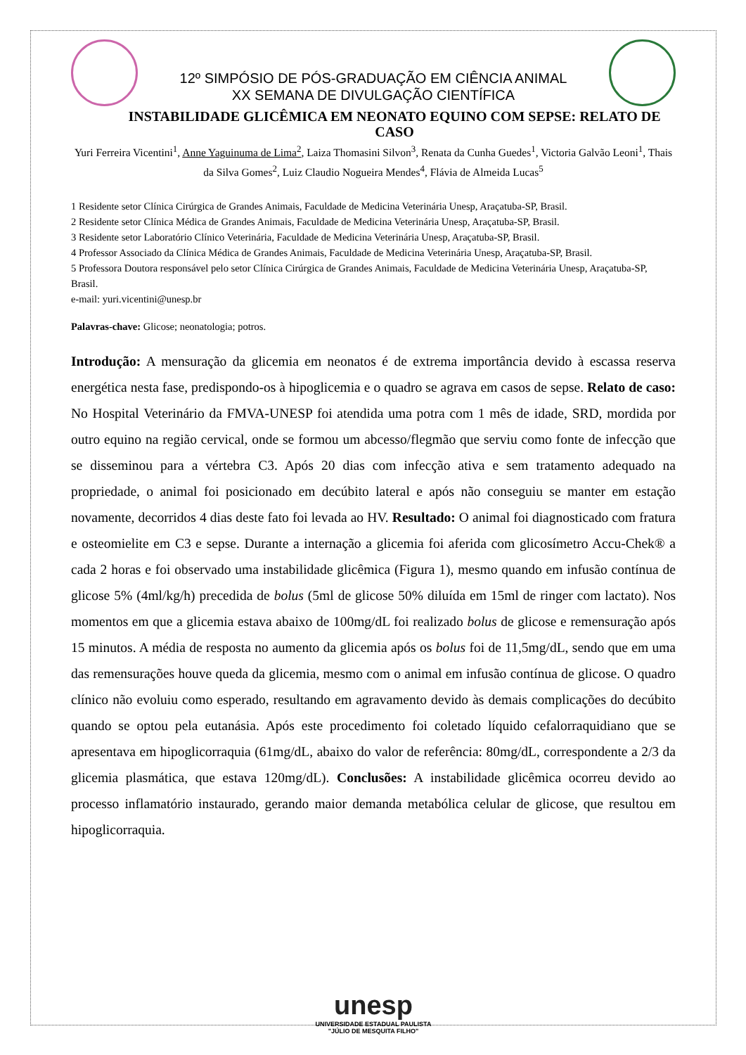12º SIMPÓSIO DE PÓS-GRADUAÇÃO EM CIÊNCIA ANIMAL
XX SEMANA DE DIVULGAÇÃO CIENTÍFICA
INSTABILIDADE GLICÊMICA EM NEONATO EQUINO COM SEPSE: RELATO DE CASO
Yuri Ferreira Vicentini<sup>1</sup>, Anne Yaguinuma de Lima<sup>2</sup>, Laiza Thomasini Silvon<sup>3</sup>, Renata da Cunha Guedes<sup>1</sup>, Victoria Galvão Leoni<sup>1</sup>, Thais da Silva Gomes<sup>2</sup>, Luiz Claudio Nogueira Mendes<sup>4</sup>, Flávia de Almeida Lucas<sup>5</sup>
1 Residente setor Clínica Cirúrgica de Grandes Animais, Faculdade de Medicina Veterinária Unesp, Araçatuba-SP, Brasil.
2 Residente setor Clínica Médica de Grandes Animais, Faculdade de Medicina Veterinária Unesp, Araçatuba-SP, Brasil.
3 Residente setor Laboratório Clínico Veterinária, Faculdade de Medicina Veterinária Unesp, Araçatuba-SP, Brasil.
4 Professor Associado da Clínica Médica de Grandes Animais, Faculdade de Medicina Veterinária Unesp, Araçatuba-SP, Brasil.
5 Professora Doutora responsável pelo setor Clínica Cirúrgica de Grandes Animais, Faculdade de Medicina Veterinária Unesp, Araçatuba-SP, Brasil.
e-mail: yuri.vicentini@unesp.br
Palavras-chave: Glicose; neonatologia; potros.
Introdução: A mensuração da glicemia em neonatos é de extrema importância devido à escassa reserva energética nesta fase, predispondo-os à hipoglicemia e o quadro se agrava em casos de sepse. Relato de caso: No Hospital Veterinário da FMVA-UNESP foi atendida uma potra com 1 mês de idade, SRD, mordida por outro equino na região cervical, onde se formou um abcesso/flegmão que serviu como fonte de infecção que se disseminou para a vértebra C3. Após 20 dias com infecção ativa e sem tratamento adequado na propriedade, o animal foi posicionado em decúbito lateral e após não conseguiu se manter em estação novamente, decorridos 4 dias deste fato foi levada ao HV. Resultado: O animal foi diagnosticado com fratura e osteomielite em C3 e sepse. Durante a internação a glicemia foi aferida com glicosímetro Accu-Chek® a cada 2 horas e foi observado uma instabilidade glicêmica (Figura 1), mesmo quando em infusão contínua de glicose 5% (4ml/kg/h) precedida de bolus (5ml de glicose 50% diluída em 15ml de ringer com lactato). Nos momentos em que a glicemia estava abaixo de 100mg/dL foi realizado bolus de glicose e remensuração após 15 minutos. A média de resposta no aumento da glicemia após os bolus foi de 11,5mg/dL, sendo que em uma das remensurações houve queda da glicemia, mesmo com o animal em infusão contínua de glicose. O quadro clínico não evoluiu como esperado, resultando em agravamento devido às demais complicações do decúbito quando se optou pela eutanásia. Após este procedimento foi coletado líquido cefalorraquidiano que se apresentava em hipoglicorraquia (61mg/dL, abaixo do valor de referência: 80mg/dL, correspondente a 2/3 da glicemia plasmática, que estava 120mg/dL). Conclusões: A instabilidade glicêmica ocorreu devido ao processo inflamatório instaurado, gerando maior demanda metabólica celular de glicose, que resultou em hipoglicorraquia.
unesp
UNIVERSIDADE ESTADUAL PAULISTA
"JÚLIO DE MESQUITA FILHO"